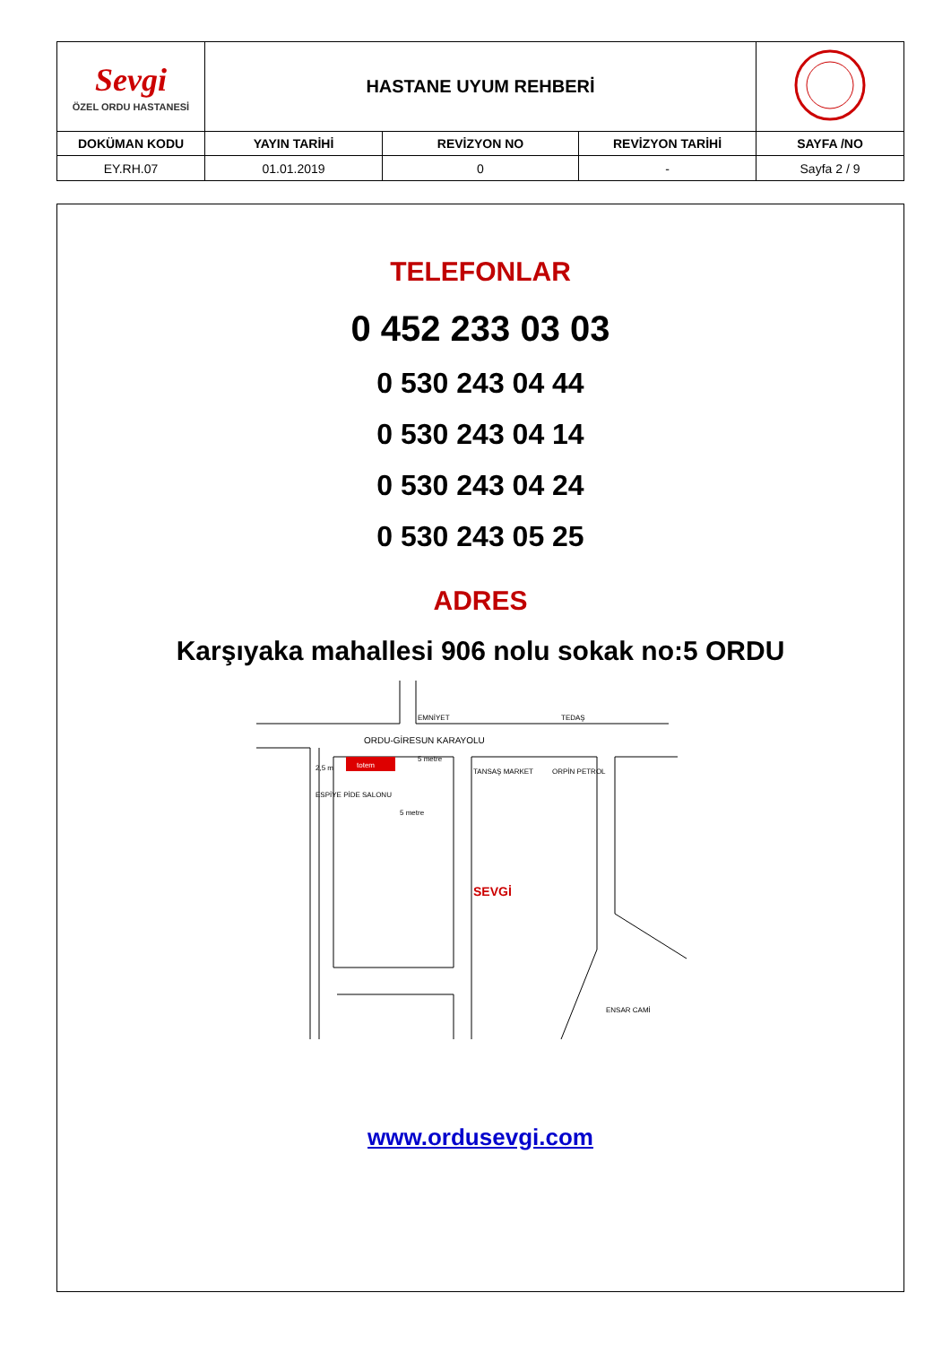| Sevgi ÖZEL ORDU HASTANESİ | HASTANE UYUM REHBERİ | | | |
| DOKÜMAN KODU | YAYIN TARİHİ | REVİZYON NO | REVİZYON TARİHİ | SAYFA /NO |
| EY.RH.07 | 01.01.2019 | 0 | - | Sayfa 2 / 9 |
TELEFONLAR
0 452 233 03 03
0 530 243 04 44
0 530 243 04 14
0 530 243 04 24
0 530 243 05 25
ADRES
Karşıyaka mahallesi 906 nolu sokak no:5 ORDU
totem
EMNİYET
TEDAŞ
ORDU-GİRESUN KARAYOLU
TANSAŞ MARKET
ORPİN PETROL
ESPİYE PİDE SALONU
SEVGİ
ENSAR CAMİ
5 metre
2,5 m
5 metre
www.ordusevgi.com